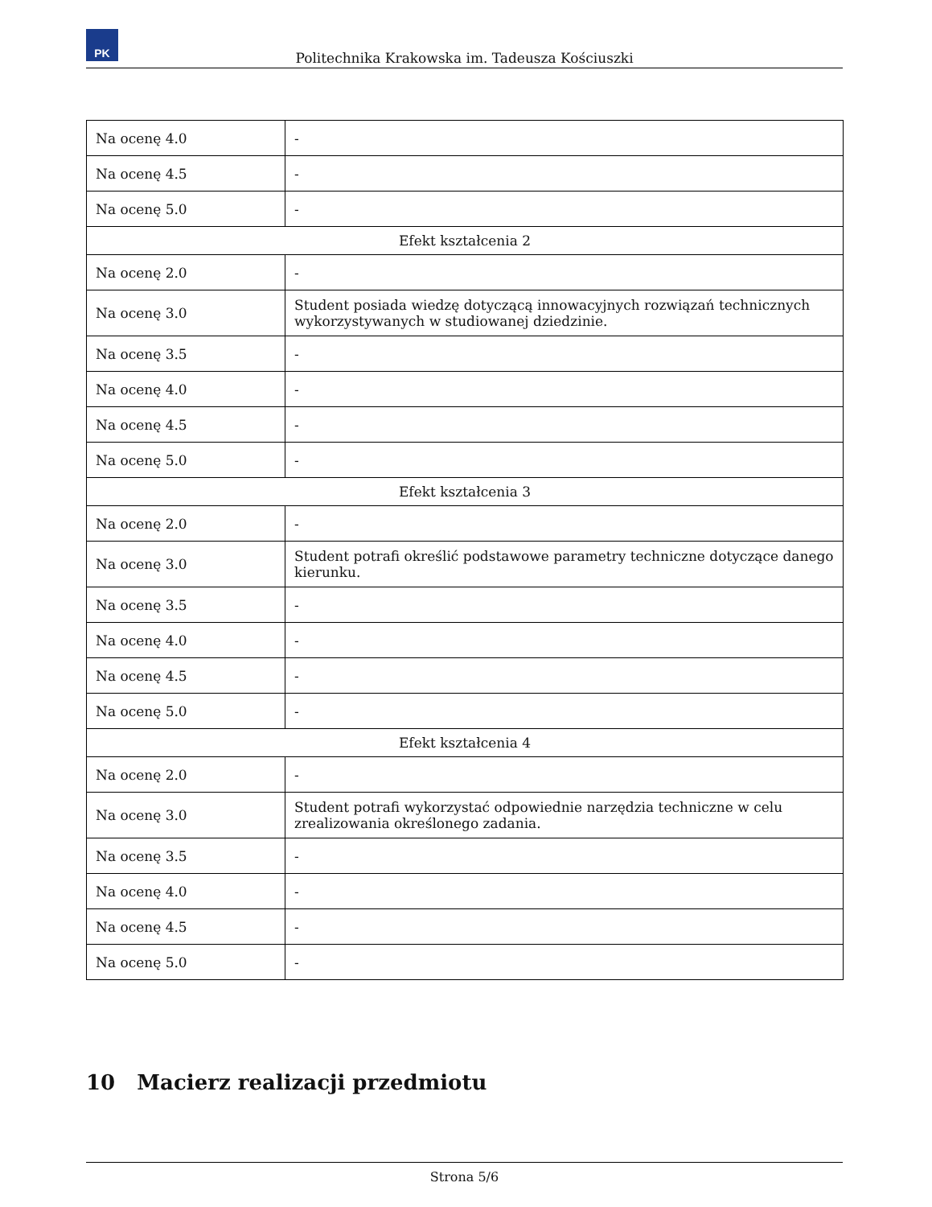PK
Politechnika Krakowska im. Tadeusza Kościuszki
| Na ocenę 4.0 | - |
| Na ocenę 4.5 | - |
| Na ocenę 5.0 | - |
| Efekt kształcenia 2 | |
| Na ocenę 2.0 | - |
| Na ocenę 3.0 | Student posiada wiedzę dotyczącą innowacyjnych rozwiązań technicznych wykorzystywanych w studiowanej dziedzinie. |
| Na ocenę 3.5 | - |
| Na ocenę 4.0 | - |
| Na ocenę 4.5 | - |
| Na ocenę 5.0 | - |
| Efekt kształcenia 3 | |
| Na ocenę 2.0 | - |
| Na ocenę 3.0 | Student potrafi określić podstawowe parametry techniczne dotyczące danego kierunku. |
| Na ocenę 3.5 | - |
| Na ocenę 4.0 | - |
| Na ocenę 4.5 | - |
| Na ocenę 5.0 | - |
| Efekt kształcenia 4 | |
| Na ocenę 2.0 | - |
| Na ocenę 3.0 | Student potrafi wykorzystać odpowiednie narzędzia techniczne w celu zrealizowania określonego zadania. |
| Na ocenę 3.5 | - |
| Na ocenę 4.0 | - |
| Na ocenę 4.5 | - |
| Na ocenę 5.0 | - |
10 Macierz realizacji przedmiotu
Strona 5/6